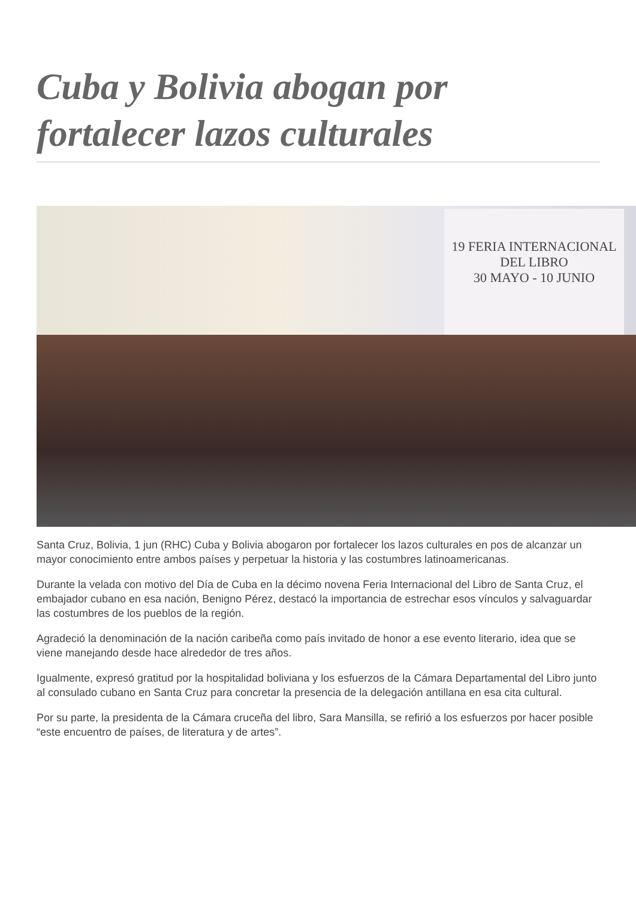Cuba y Bolivia abogan por fortalecer lazos culturales
19 FERIA INTERNACIONAL DEL LIBRO
30 MAYO - 10 JUNIO
Santa Cruz, Bolivia, 1 jun (RHC) Cuba y Bolivia abogaron por fortalecer los lazos culturales en pos de alcanzar un mayor conocimiento entre ambos países y perpetuar la historia y las costumbres latinoamericanas.
Durante la velada con motivo del Día de Cuba en la décimo novena Feria Internacional del Libro de Santa Cruz, el embajador cubano en esa nación, Benigno Pérez, destacó la importancia de estrechar esos vínculos y salvaguardar las costumbres de los pueblos de la región.
Agradeció la denominación de la nación caribeña como país invitado de honor a ese evento literario, idea que se viene manejando desde hace alrededor de tres años.
Igualmente, expresó gratitud por la hospitalidad boliviana y los esfuerzos de la Cámara Departamental del Libro junto al consulado cubano en Santa Cruz para concretar la presencia de la delegación antillana en esa cita cultural.
Por su parte, la presidenta de la Cámara cruceña del libro, Sara Mansilla, se refirió a los esfuerzos por hacer posible “este encuentro de países, de literatura y de artes”.